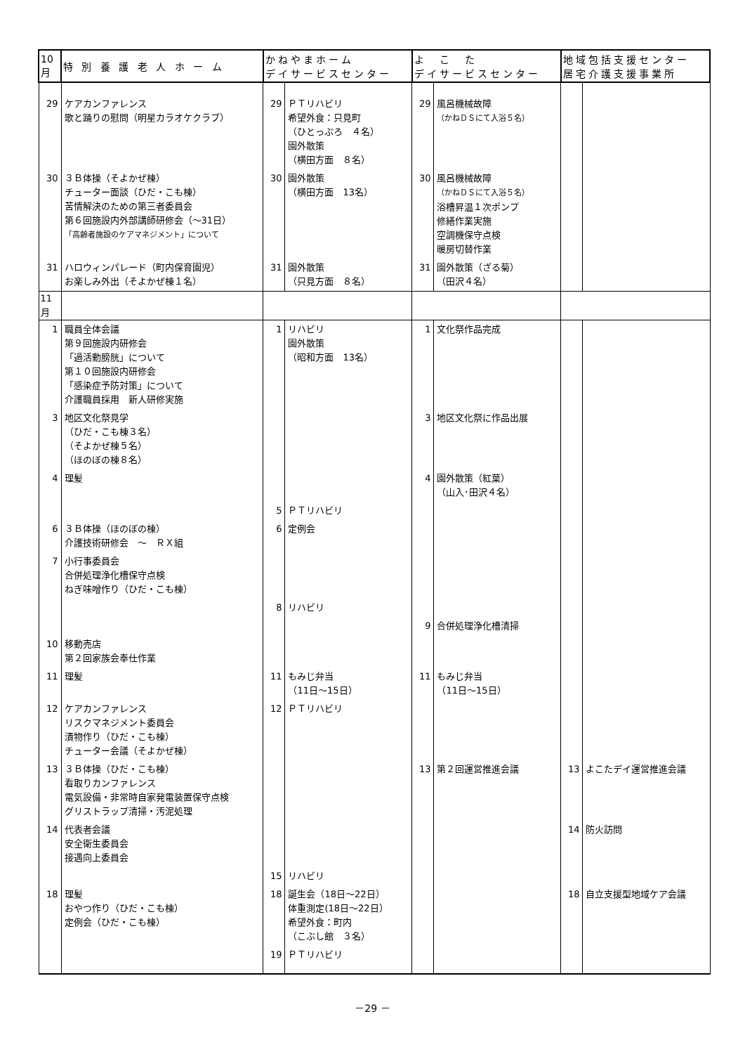| 10月 | 特 別 養 護 老 人 ホ ー ム | かねやまホーム デイサービスセンター | | よ こ た デイサービスセンター | | 地域包括支援センター 居宅介護支援事業所 | |
| --- | --- | --- | --- | --- | --- | --- | --- |
| 29 | ケアカンファレンス 歌と踊りの慰問（明星カラオケクラブ） | 29 | ＰＴリハビリ 希望外食：只見町 （ひとっぷろ ４名） 園外散策 （横田方面 ８名） | 29 | 風呂機械故障 （かねＤＳにて入浴５名） | | |
| 30 | ３Ｂ体操（そよかぜ棟） チューター面談（ひだ・こも棟） 苦情解決のための第三者委員会 第６回施設内外部講師研修会（～31日） 「高齢者施設のケアマネジメント」について | 30 | 園外散策 （横田方面 13名） | 30 | 風呂機械故障 （かねＤＳにて入浴５名） 浴槽昇温１次ポンプ 修繕作業実施 空調機保守点検 暖房切替作業 | | |
| 31 | ハロウィンパレード（町内保育園児） お楽しみ外出（そよかぜ棟１名） | 31 | 園外散策 （只見方面 ８名） | 31 | 園外散策（ざる菊） （田沢４名） | | |
| 11月 | | | | | | | |
| 1 | 職員全体会議 第９回施設内研修会 「過活動膀胱」について 第１０回施設内研修会 「感染症予防対策」について 介護職員採用 新人研修実施 | 1 | リハビリ 園外散策 （昭和方面 13名） | 1 | 文化祭作品完成 | | |
| 3 | 地区文化祭見学 （ひだ・こも棟３名） （そよかぜ棟５名） （ほのぼの棟８名） | | | 3 | 地区文化祭に作品出展 | | |
| 4 | 理髪 | | | 4 | 園外散策（紅葉） （山入･田沢４名） | | |
| | | 5 | ＰＴリハビリ | | | | |
| 6 | ３Ｂ体操（ほのぼの棟） 介護技術研修会 ～ ＲＸ組 | 6 | 定例会 | | | | |
| 7 | 小行事委員会 合併処理浄化槽保守点検 ねぎ味噌作り（ひだ・こも棟） | | | | | | |
| | | 8 | リハビリ | | | | |
| | | | | 9 | 合併処理浄化槽清掃 | | |
| 10 | 移動売店 第２回家族会奉仕作業 | | | | | | |
| 11 | 理髪 | 11 | もみじ弁当 （11日～15日） | 11 | もみじ弁当 （11日～15日） | | |
| 12 | ケアカンファレンス リスクマネジメント委員会 漬物作り（ひだ・こも棟） チューター会議（そよかぜ棟） | 12 | ＰＴリハビリ | | | | |
| 13 | ３Ｂ体操（ひだ・こも棟） 看取りカンファレンス 電気設備・非常時自家発電装置保守点検 グリストラップ清掃・汚泥処理 | | | 13 | 第２回運営推進会議 | 13 | よこたデイ運営推進会議 |
| 14 | 代表者会議 安全衛生委員会 接遇向上委員会 | | | | | 14 | 防火訪問 |
| | | 15 | リハビリ | | | | |
| 18 | 理髪 おやつ作り（ひだ・こも棟） 定例会（ひだ・こも棟） | 18 | 誕生会（18日～22日） 体重測定(18日～22日） 希望外食：町内 （こぶし館 ３名） | | | 18 | 自立支援型地域ケア会議 |
| | | 19 | ＰＴリハビリ | | | | |
－29 －